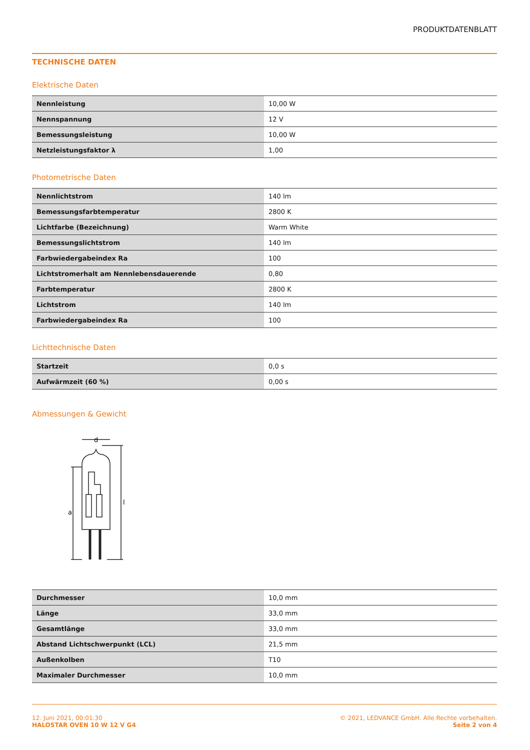PRODUKTDATENBLATT
TECHNISCHE DATEN
Elektrische Daten
| Nennleistung | 10,00 W |
| Nennspannung | 12 V |
| Bemessungsleistung | 10,00 W |
| Netzleistungsfaktor λ | 1,00 |
Photometrische Daten
| Nennlichtstrom | 140 lm |
| Bemessungsfarbtemperatur | 2800 K |
| Lichtfarbe (Bezeichnung) | Warm White |
| Bemessungslichtstrom | 140 lm |
| Farbwiedergabeindex Ra | 100 |
| Lichtstromerhalt am Nennlebensdauerende | 0,80 |
| Farbtemperatur | 2800 K |
| Lichtstrom | 140 lm |
| Farbwiedergabeindex Ra | 100 |
Lichttechnische Daten
| Startzeit | 0,0 s |
| Aufwärmzeit (60 %) | 0,00 s |
Abmessungen & Gewicht
d
a
l
| Durchmesser | 10,0 mm |
| Länge | 33,0 mm |
| Gesamtlänge | 33,0 mm |
| Abstand Lichtschwerpunkt (LCL) | 21,5 mm |
| Außenkolben | T10 |
| Maximaler Durchmesser | 10,0 mm |
12. Juni 2021, 00:01:30
HALOSTAR OVEN 10 W 12 V G4
© 2021, LEDVANCE GmbH. Alle Rechte vorbehalten.
Seite 2 von 4